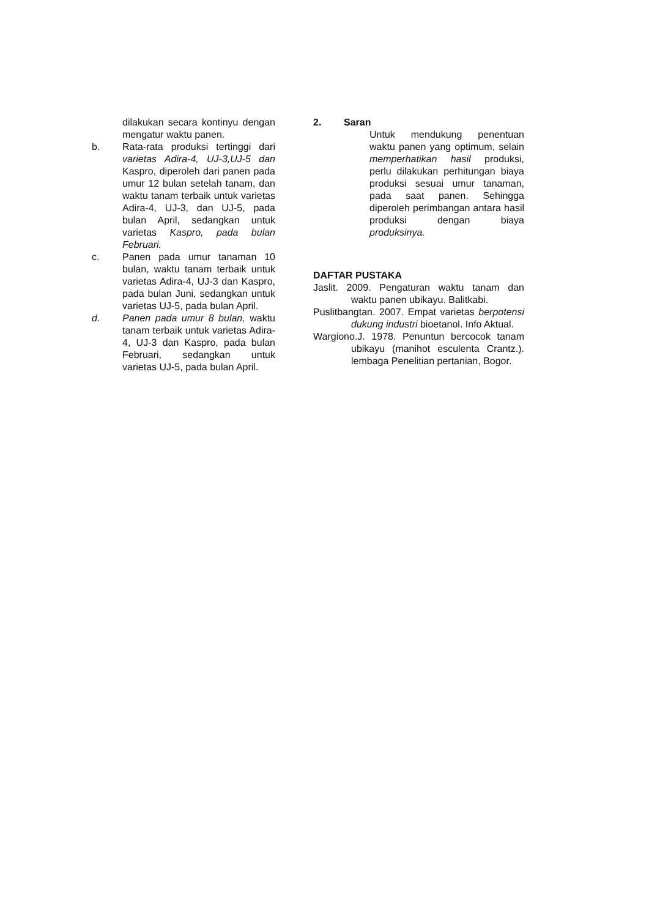dilakukan secara kontinyu dengan mengatur waktu panen.
b. Rata-rata produksi tertinggi dari varietas Adira-4, UJ-3,UJ-5 dan Kaspro, diperoleh dari panen pada umur 12 bulan setelah tanam, dan waktu tanam terbaik untuk varietas Adira-4, UJ-3, dan UJ-5, pada bulan April, sedangkan untuk varietas Kaspro, pada bulan Februari.
c. Panen pada umur tanaman 10 bulan, waktu tanam terbaik untuk varietas Adira-4, UJ-3 dan Kaspro, pada bulan Juni, sedangkan untuk varietas UJ-5, pada bulan April.
d. Panen pada umur 8 bulan, waktu tanam terbaik untuk varietas Adira-4, UJ-3 dan Kaspro, pada bulan Februari, sedangkan untuk varietas UJ-5, pada bulan April.
2. Saran
Untuk mendukung penentuan waktu panen yang optimum, selain memperhatikan hasil produksi, perlu dilakukan perhitungan biaya produksi sesuai umur tanaman, pada saat panen. Sehingga diperoleh perimbangan antara hasil produksi dengan biaya produksinya.
DAFTAR PUSTAKA
Jaslit. 2009. Pengaturan waktu tanam dan waktu panen ubikayu. Balitkabi.
Puslitbangtan. 2007. Empat varietas berpotensi dukung industri bioetanol. Info Aktual.
Wargiono.J. 1978. Penuntun bercocok tanam ubikayu (manihot esculenta Crantz.). lembaga Penelitian pertanian, Bogor.